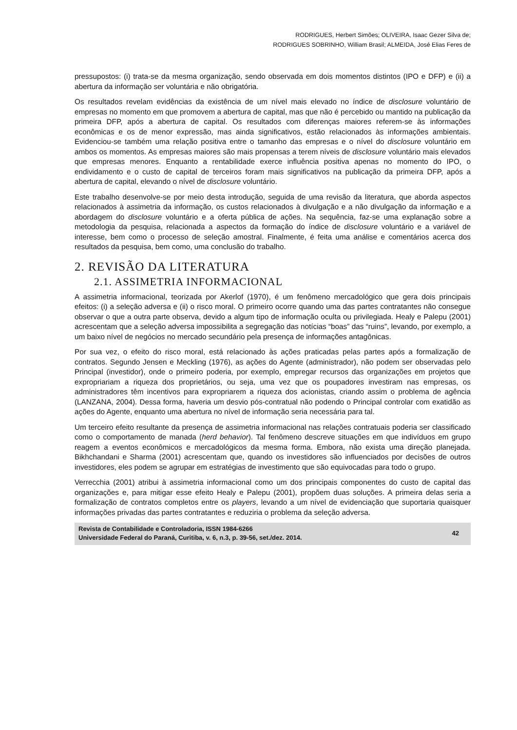RODRIGUES, Herbert Simões; OLIVEIRA, Isaac Gezer Silva de;
RODRIGUES SOBRINHO, William Brasil; ALMEIDA, José Elias Feres de
pressupostos: (i) trata-se da mesma organização, sendo observada em dois momentos distintos (IPO e DFP) e (ii) a abertura da informação ser voluntária e não obrigatória.
Os resultados revelam evidências da existência de um nível mais elevado no índice de disclosure voluntário de empresas no momento em que promovem a abertura de capital, mas que não é percebido ou mantido na publicação da primeira DFP, após a abertura de capital. Os resultados com diferenças maiores referem-se às informações econômicas e os de menor expressão, mas ainda significativos, estão relacionados às informações ambientais. Evidenciou-se também uma relação positiva entre o tamanho das empresas e o nível do disclosure voluntário em ambos os momentos. As empresas maiores são mais propensas a terem níveis de disclosure voluntário mais elevados que empresas menores. Enquanto a rentabilidade exerce influência positiva apenas no momento do IPO, o endividamento e o custo de capital de terceiros foram mais significativos na publicação da primeira DFP, após a abertura de capital, elevando o nível de disclosure voluntário.
Este trabalho desenvolve-se por meio desta introdução, seguida de uma revisão da literatura, que aborda aspectos relacionados à assimetria da informação, os custos relacionados à divulgação e a não divulgação da informação e a abordagem do disclosure voluntário e a oferta pública de ações. Na sequência, faz-se uma explanação sobre a metodologia da pesquisa, relacionada a aspectos da formação do índice de disclosure voluntário e a variável de interesse, bem como o processo de seleção amostral. Finalmente, é feita uma análise e comentários acerca dos resultados da pesquisa, bem como, uma conclusão do trabalho.
2. REVISÃO DA LITERATURA
2.1. ASSIMETRIA INFORMACIONAL
A assimetria informacional, teorizada por Akerlof (1970), é um fenômeno mercadológico que gera dois principais efeitos: (i) a seleção adversa e (ii) o risco moral. O primeiro ocorre quando uma das partes contratantes não consegue observar o que a outra parte observa, devido a algum tipo de informação oculta ou privilegiada. Healy e Palepu (2001) acrescentam que a seleção adversa impossibilita a segregação das notícias “boas” das “ruins”, levando, por exemplo, a um baixo nível de negócios no mercado secundário pela presença de informações antagônicas.
Por sua vez, o efeito do risco moral, está relacionado às ações praticadas pelas partes após a formalização de contratos. Segundo Jensen e Meckling (1976), as ações do Agente (administrador), não podem ser observadas pelo Principal (investidor), onde o primeiro poderia, por exemplo, empregar recursos das organizações em projetos que expropriariam a riqueza dos proprietários, ou seja, uma vez que os poupadores investiram nas empresas, os administradores têm incentivos para expropriarem a riqueza dos acionistas, criando assim o problema de agência (LANZANA, 2004). Dessa forma, haveria um desvio pós-contratual não podendo o Principal controlar com exatidão as ações do Agente, enquanto uma abertura no nível de informação seria necessária para tal.
Um terceiro efeito resultante da presença de assimetria informacional nas relações contratuais poderia ser classificado como o comportamento de manada (herd behavior). Tal fenômeno descreve situações em que indivíduos em grupo reagem a eventos econômicos e mercadológicos da mesma forma. Embora, não exista uma direção planejada. Bikhchandani e Sharma (2001) acrescentam que, quando os investidores são influenciados por decisões de outros investidores, eles podem se agrupar em estratégias de investimento que são equivocadas para todo o grupo.
Verrecchia (2001) atribui à assimetria informacional como um dos principais componentes do custo de capital das organizações e, para mitigar esse efeito Healy e Palepu (2001), propõem duas soluções. A primeira delas seria a formalização de contratos completos entre os players, levando a um nível de evidenciação que suportaria quaisquer informações privadas das partes contratantes e reduziria o problema da seleção adversa.
Revista de Contabilidade e Controladoria, ISSN 1984-6266
Universidade Federal do Paraná, Curitiba, v. 6, n.3, p. 39-56, set./dez. 2014.
42